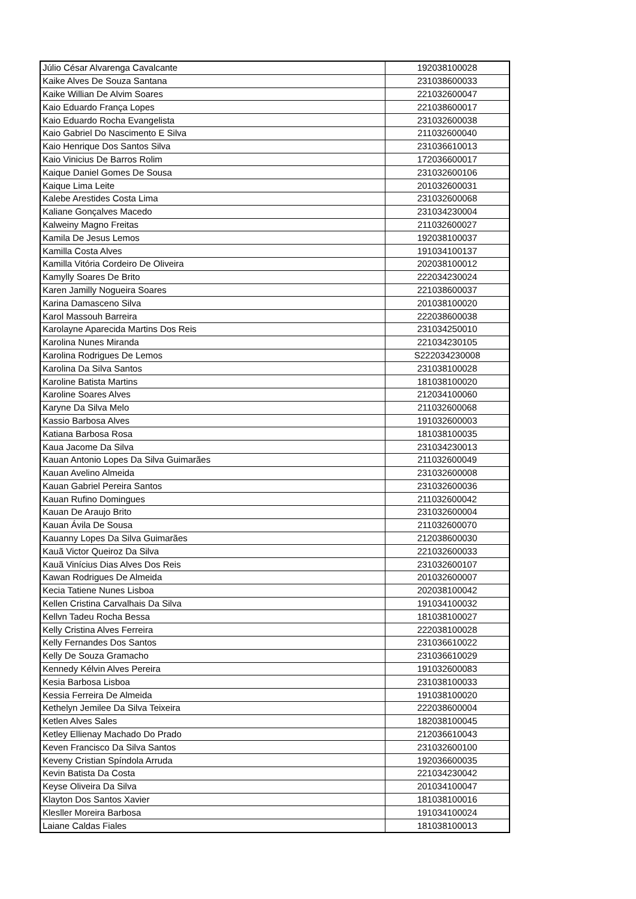| Júlio César Alvarenga Cavalcante | 192038100028 |
| Kaike Alves De Souza Santana | 231038600033 |
| Kaike Willian De Alvim Soares | 221032600047 |
| Kaio Eduardo França Lopes | 221038600017 |
| Kaio Eduardo Rocha Evangelista | 231032600038 |
| Kaio Gabriel Do Nascimento E Silva | 211032600040 |
| Kaio Henrique Dos Santos Silva | 231036610013 |
| Kaio Vinicius De Barros Rolim | 172036600017 |
| Kaique Daniel Gomes De Sousa | 231032600106 |
| Kaique Lima Leite | 201032600031 |
| Kalebe Arestides Costa Lima | 231032600068 |
| Kaliane Gonçalves Macedo | 231034230004 |
| Kalweiny Magno Freitas | 211032600027 |
| Kamila De Jesus Lemos | 192038100037 |
| Kamilla Costa Alves | 191034100137 |
| Kamilla Vitória Cordeiro De Oliveira | 202038100012 |
| Kamylly Soares De Brito | 222034230024 |
| Karen Jamilly Nogueira Soares | 221038600037 |
| Karina Damasceno Silva | 201038100020 |
| Karol Massouh Barreira | 222038600038 |
| Karolayne Aparecida Martins Dos Reis | 231034250010 |
| Karolina Nunes Miranda | 221034230105 |
| Karolina Rodrigues De Lemos | S222034230008 |
| Karolina Da Silva Santos | 231038100028 |
| Karoline Batista Martins | 181038100020 |
| Karoline Soares Alves | 212034100060 |
| Karyne Da Silva Melo | 211032600068 |
| Kassio Barbosa Alves | 191032600003 |
| Katiana Barbosa Rosa | 181038100035 |
| Kaua Jacome Da Silva | 231034230013 |
| Kauan Antonio Lopes Da Silva Guimarães | 211032600049 |
| Kauan Avelino Almeida | 231032600008 |
| Kauan Gabriel Pereira Santos | 231032600036 |
| Kauan Rufino Domingues | 211032600042 |
| Kauan De Araujo Brito | 231032600004 |
| Kauan Ávila De Sousa | 211032600070 |
| Kauanny Lopes Da Silva Guimarães | 212038600030 |
| Kauã Victor Queiroz Da Silva | 221032600033 |
| Kauã Vinícius Dias Alves Dos Reis | 231032600107 |
| Kawan Rodrigues De Almeida | 201032600007 |
| Kecia Tatiene Nunes Lisboa | 202038100042 |
| Kellen Cristina Carvalhais Da Silva | 191034100032 |
| Kellvn Tadeu Rocha Bessa | 181038100027 |
| Kelly Cristina Alves Ferreira | 222038100028 |
| Kelly Fernandes Dos Santos | 231036610022 |
| Kelly De Souza Gramacho | 231036610029 |
| Kennedy Kélvin Alves Pereira | 191032600083 |
| Kesia Barbosa Lisboa | 231038100033 |
| Kessia Ferreira De Almeida | 191038100020 |
| Kethelyn Jemilee Da Silva Teixeira | 222038600004 |
| Ketlen Alves Sales | 182038100045 |
| Ketley Ellienay Machado Do Prado | 212036610043 |
| Keven Francisco Da Silva Santos | 231032600100 |
| Keveny Cristian Spíndola Arruda | 192036600035 |
| Kevin Batista Da Costa | 221034230042 |
| Keyse Oliveira Da Silva | 201034100047 |
| Klayton Dos Santos Xavier | 181038100016 |
| Klesller Moreira Barbosa | 191034100024 |
| Laiane Caldas Fiales | 181038100013 |